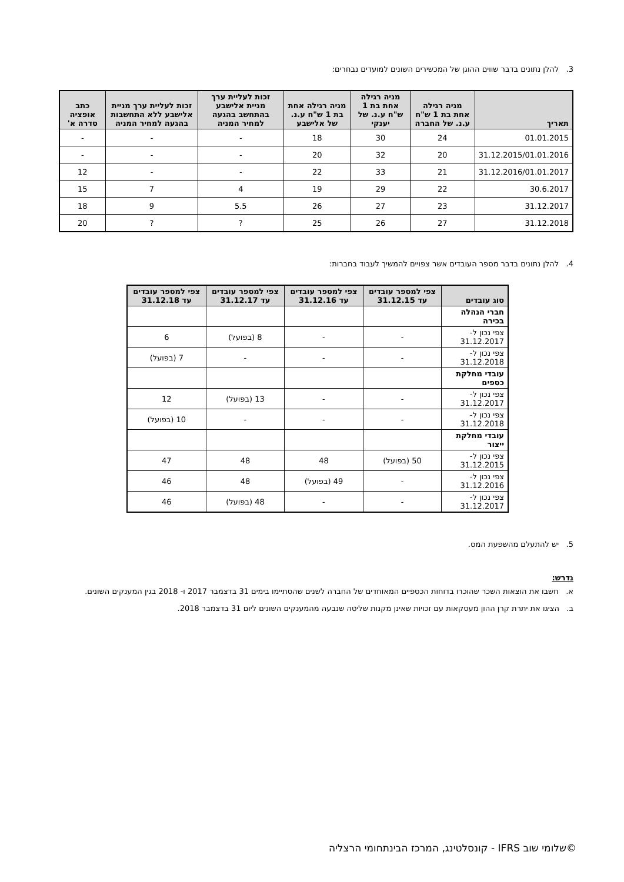3. להלן נתונים בדבר שווים ההוגן של המכשירים השונים למועדים נבחרים:
| תאריך | מניה רגילה אחת בת 1 ש"ח ע.נ. של החברה | מניה רגילה אחת בת 1 ש"ח ע.נ. של יענקי | מניה רגילה אחת בת 1 ש"ח ע.נ. של אלישבע | זכות לעליית ערך מניית אלישבע בהתחשב בהגעה למחיר המניה | זכות לעליית ערך מניית אלישבע ללא התחשבות בהגעה למחיר המניה | כתב אופציה סדרה א' |
| --- | --- | --- | --- | --- | --- | --- |
| 01.01.2015 | 24 | 30 | 18 | - | - | - |
| 31.12.2015/01.01.2016 | 20 | 32 | 20 | - | - | - |
| 31.12.2016/01.01.2017 | 21 | 33 | 22 | - | - | 12 |
| 30.6.2017 | 22 | 29 | 19 | 4 | 7 | 15 |
| 31.12.2017 | 23 | 27 | 26 | 5.5 | 9 | 18 |
| 31.12.2018 | 27 | 26 | 25 | ? | ? | 20 |
4. להלן נתונים בדבר מספר העובדים אשר צפויים להמשיך לעבוד בחברות:
| סוג עובדים | צפי למספר עובדים עד 31.12.15 | צפי למספר עובדים עד 31.12.16 | צפי למספר עובדים עד 31.12.17 | צפי למספר עובדים עד 31.12.18 |
| --- | --- | --- | --- | --- |
| חברי הנהלה בכירה | | | | |
| צפי נכון ל- 31.12.2017 | - | - | 8 (בפועל) | 6 |
| צפי נכון ל- 31.12.2018 | - | - | - | 7 (בפועל) |
| עובדי מחלקת כספים | | | | |
| צפי נכון ל- 31.12.2017 | - | - | 13 (בפועל) | 12 |
| צפי נכון ל- 31.12.2018 | - | - | - | 10 (בפועל) |
| עובדי מחלקת ייצור | | | | |
| צפי נכון ל- 31.12.2015 | 50 (בפועל) | 48 | 48 | 47 |
| צפי נכון ל- 31.12.2016 | - | 49 (בפועל) | 48 | 46 |
| צפי נכון ל- 31.12.2017 | - | - | 48 (בפועל) | 46 |
5. יש להתעלם מהשפעת המס.
נדרש:
א. חשבו את הוצאות השכר שהוכרו בדוחות הכספיים המאוחדים של החברה לשנים שהסתיימו בימים 31 בדצמבר 2017 ו- 2018 בגין המענקים השונים.
ב. הציגו את יתרת קרן ההון מעסקאות עם זכויות שאינן מקנות שליטה שנבעה מהמענקים השונים ליום 31 בדצמבר 2018.
©שלומי שוב IFRS - קונסלטינג, המרכז הבינתחומי הרצליה